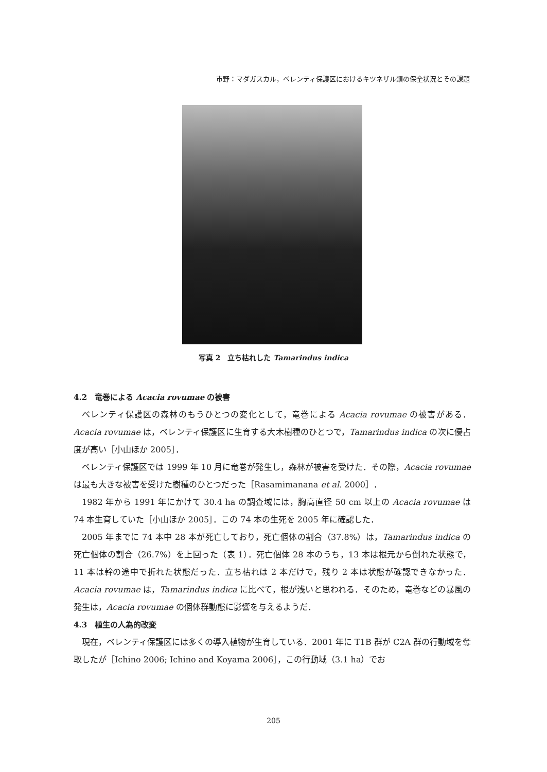市野：マダガスカル，ベレンティ保護区におけるキツネザル類の保全状況とその課題
写真 2　立ち枯れした Tamarindus indica
4.2　竜巻による Acacia rovumae の被害
ベレンティ保護区の森林のもうひとつの変化として，竜巻による Acacia rovumae の被害がある．Acacia rovumae は，ベレンティ保護区に生育する大木樹種のひとつで，Tamarindus indica の次に優占度が高い［小山ほか 2005］．
ベレンティ保護区では 1999 年 10 月に竜巻が発生し，森林が被害を受けた．その際，Acacia rovumae は最も大きな被害を受けた樹種のひとつだった［Rasamimanana et al. 2000］．
1982 年から 1991 年にかけて 30.4 ha の調査域には，胸高直径 50 cm 以上の Acacia rovumae は 74 本生育していた［小山ほか 2005］．この 74 本の生死を 2005 年に確認した．
2005 年までに 74 本中 28 本が死亡しており，死亡個体の割合（37.8%）は，Tamarindus indica の死亡個体の割合（26.7%）を上回った（表 1）．死亡個体 28 本のうち，13 本は根元から倒れた状態で，11 本は幹の途中で折れた状態だった．立ち枯れは 2 本だけで，残り 2 本は状態が確認できなかった．Acacia rovumae は，Tamarindus indica に比べて，根が浅いと思われる．そのため，竜巻などの暴風の発生は，Acacia rovumae の個体群動態に影響を与えるようだ．
4.3　植生の人為的改変
現在，ベレンティ保護区には多くの導入植物が生育している．2001 年に T1B 群が C2A 群の行動域を奪取したが［Ichino 2006; Ichino and Koyama 2006］，この行動域（3.1 ha）でお
205